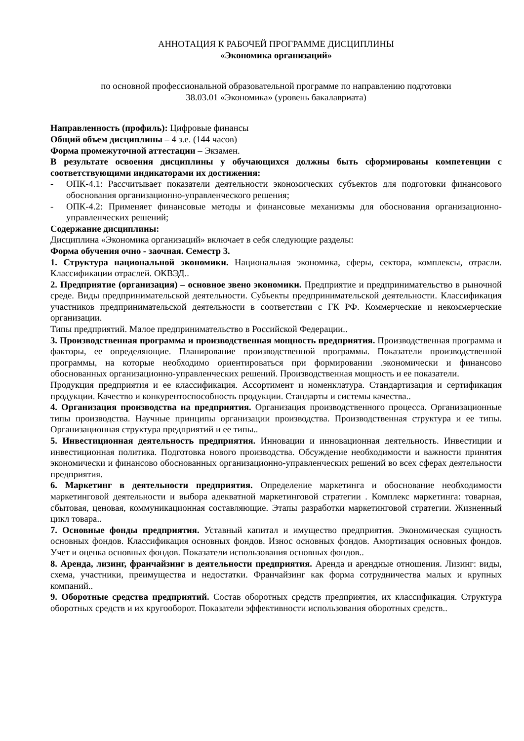АННОТАЦИЯ К РАБОЧЕЙ ПРОГРАММЕ ДИСЦИПЛИНЫ
«Экономика организаций»
по основной профессиональной образовательной программе по направлению подготовки
38.03.01 «Экономика» (уровень бакалавриата)
Направленность (профиль): Цифровые финансы
Общий объем дисциплины – 4 з.е. (144 часов)
Форма промежуточной аттестации – Экзамен.
В результате освоения дисциплины у обучающихся должны быть сформированы компетенции с соответствующими индикаторами их достижения:
- ОПК-4.1: Рассчитывает показатели деятельности экономических субъектов для подготовки финансового обоснования организационно-управленческого решения;
- ОПК-4.2: Применяет финансовые методы и финансовые механизмы для обоснования организационно-управленческих решений;
Содержание дисциплины:
Дисциплина «Экономика организаций» включает в себя следующие разделы:
Форма обучения очно - заочная. Семестр 3.
1. Структура национальной экономики. Национальная экономика, сферы, сектора, комплексы, отрасли. Классификации отраслей. ОКВЭД..
2. Предприятие (организация) – основное звено экономики. Предприятие и предпринимательство в рыночной среде. Виды предпринимательской деятельности. Субъекты предпринимательской деятельности. Классификация участников предпринимательской деятельности в соответствии с ГК РФ. Коммерческие и некоммерческие организации.
Типы предприятий. Малое предпринимательство в Российской Федерации..
3. Производственная программа и производственная мощность предприятия. Производственная программа и факторы, ее определяющие. Планирование производственной программы. Показатели производственной программы, на которые необходимо ориентироваться при формировании .экономически и финансово обоснованных организационно-управленческих решений. Производственная мощность и ее показатели.
Продукция предприятия и ее классификация. Ассортимент и номенклатура. Стандартизация и сертификация продукции. Качество и конкурентоспособность продукции. Стандарты и системы качества..
4. Организация производства на предприятия. Организация производственного процесса. Организационные типы производства. Научные принципы организации производства. Производственная структура и ее типы. Организационная структура предприятий и ее типы..
5. Инвестиционная деятельность предприятия. Инновации и инновационная деятельность. Инвестиции и инвестиционная политика. Подготовка нового производства. Обсуждение необходимости и важности принятия экономически и финансово обоснованных организационно-управленческих решений во всех сферах деятельности предприятия.
6. Маркетинг в деятельности предприятия. Определение маркетинга и обоснование необходимости маркетинговой деятельности и выбора адекватной маркетинговой стратегии . Комплекс маркетинга: товарная, сбытовая, ценовая, коммуникационная составляющие. Этапы разработки маркетинговой стратегии. Жизненный цикл товара..
7. Основные фонды предприятия. Уставный капитал и имущество предприятия. Экономическая сущность основных фондов. Классификация основных фондов. Износ основных фондов. Амортизация основных фондов. Учет и оценка основных фондов. Показатели использования основных фондов..
8. Аренда, лизинг, франчайзинг в деятельности предприятия. Аренда и арендные отношения. Лизинг: виды, схема, участники, преимущества и недостатки. Франчайзинг как форма сотрудничества малых и крупных компаний..
9. Оборотные средства предприятий. Состав оборотных средств предприятия, их классификация. Структура оборотных средств и их кругооборот. Показатели эффективности использования оборотных средств..